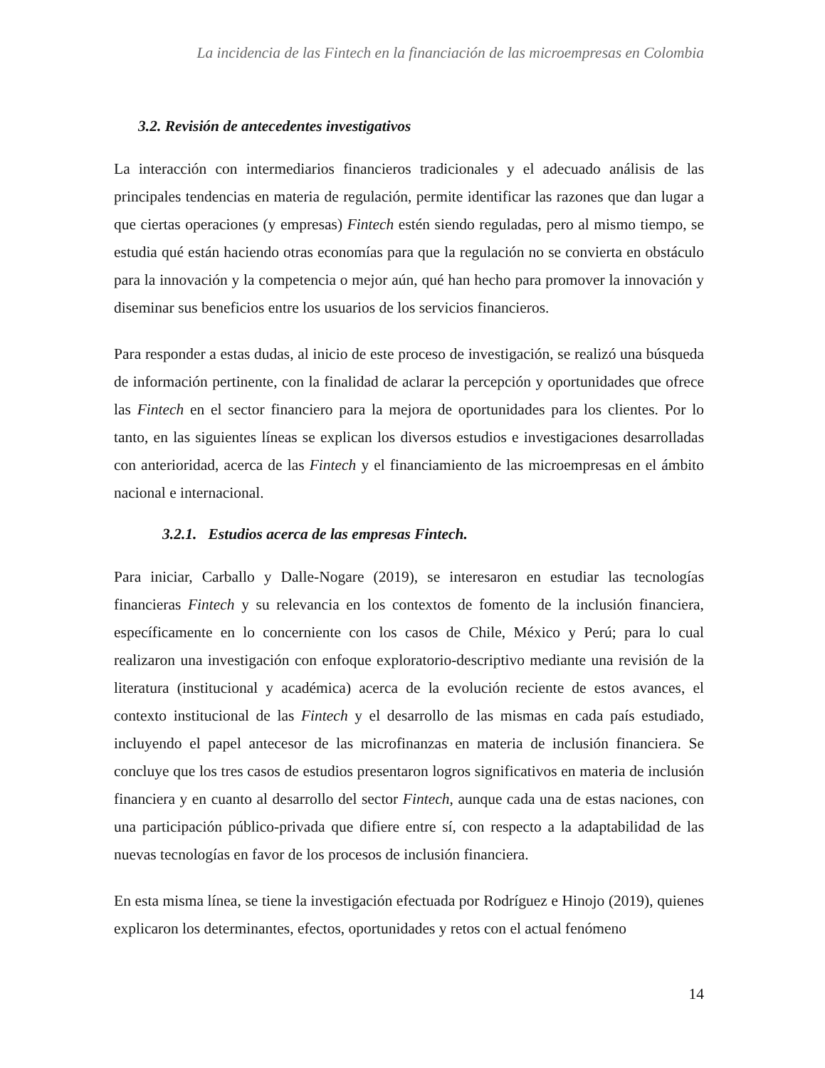La incidencia de las Fintech en la financiación de las microempresas en Colombia
3.2. Revisión de antecedentes investigativos
La interacción con intermediarios financieros tradicionales y el adecuado análisis de las principales tendencias en materia de regulación, permite identificar las razones que dan lugar a que ciertas operaciones (y empresas) Fintech estén siendo reguladas, pero al mismo tiempo, se estudia qué están haciendo otras economías para que la regulación no se convierta en obstáculo para la innovación y la competencia o mejor aún, qué han hecho para promover la innovación y diseminar sus beneficios entre los usuarios de los servicios financieros.
Para responder a estas dudas, al inicio de este proceso de investigación, se realizó una búsqueda de información pertinente, con la finalidad de aclarar la percepción y oportunidades que ofrece las Fintech en el sector financiero para la mejora de oportunidades para los clientes. Por lo tanto, en las siguientes líneas se explican los diversos estudios e investigaciones desarrolladas con anterioridad, acerca de las Fintech y el financiamiento de las microempresas en el ámbito nacional e internacional.
3.2.1. Estudios acerca de las empresas Fintech.
Para iniciar, Carballo y Dalle-Nogare (2019), se interesaron en estudiar las tecnologías financieras Fintech y su relevancia en los contextos de fomento de la inclusión financiera, específicamente en lo concerniente con los casos de Chile, México y Perú; para lo cual realizaron una investigación con enfoque exploratorio-descriptivo mediante una revisión de la literatura (institucional y académica) acerca de la evolución reciente de estos avances, el contexto institucional de las Fintech y el desarrollo de las mismas en cada país estudiado, incluyendo el papel antecesor de las microfinanzas en materia de inclusión financiera. Se concluye que los tres casos de estudios presentaron logros significativos en materia de inclusión financiera y en cuanto al desarrollo del sector Fintech, aunque cada una de estas naciones, con una participación público-privada que difiere entre sí, con respecto a la adaptabilidad de las nuevas tecnologías en favor de los procesos de inclusión financiera.
En esta misma línea, se tiene la investigación efectuada por Rodríguez e Hinojo (2019), quienes explicaron los determinantes, efectos, oportunidades y retos con el actual fenómeno
14